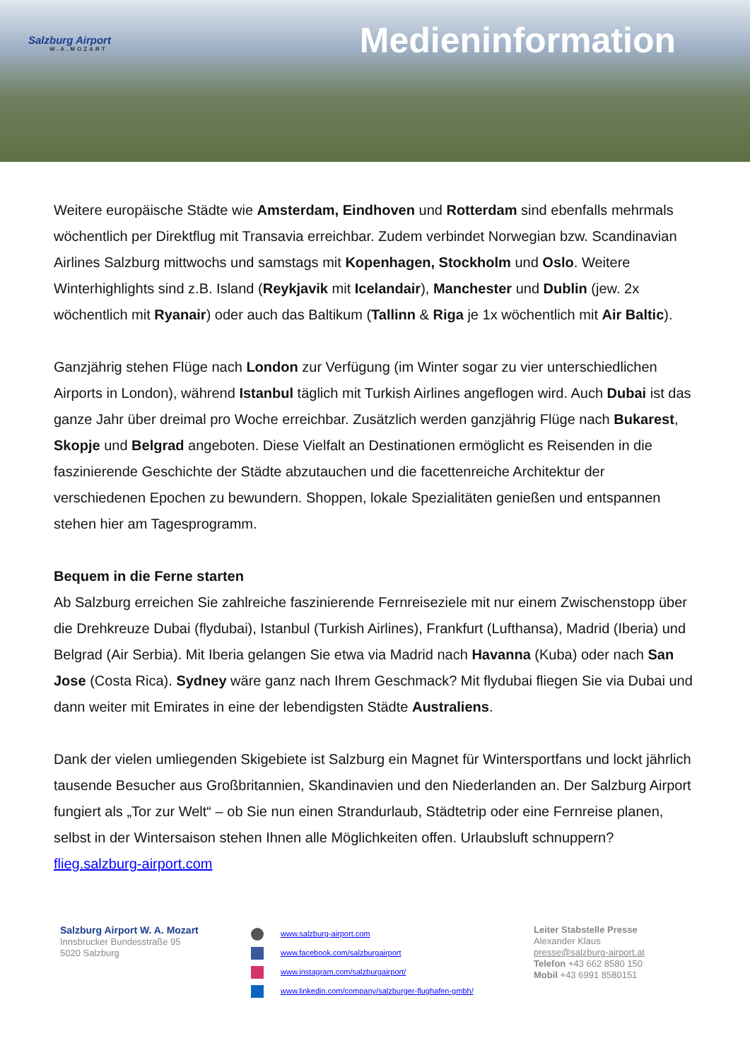Salzburg Airport
W.A.MOZART
Medieninformation
Weitere europäische Städte wie Amsterdam, Eindhoven und Rotterdam sind ebenfalls mehrmals wöchentlich per Direktflug mit Transavia erreichbar. Zudem verbindet Norwegian bzw. Scandinavian Airlines Salzburg mittwochs und samstags mit Kopenhagen, Stockholm und Oslo. Weitere Winterhighlights sind z.B. Island (Reykjavik mit Icelandair), Manchester und Dublin (jew. 2x wöchentlich mit Ryanair) oder auch das Baltikum (Tallinn & Riga je 1x wöchentlich mit Air Baltic).
Ganzjährig stehen Flüge nach London zur Verfügung (im Winter sogar zu vier unterschiedlichen Airports in London), während Istanbul täglich mit Turkish Airlines angeflogen wird. Auch Dubai ist das ganze Jahr über dreimal pro Woche erreichbar. Zusätzlich werden ganzjährig Flüge nach Bukarest, Skopje und Belgrad angeboten. Diese Vielfalt an Destinationen ermöglicht es Reisenden in die faszinierende Geschichte der Städte abzutauchen und die facettenreiche Architektur der verschiedenen Epochen zu bewundern. Shoppen, lokale Spezialitäten genießen und entspannen stehen hier am Tagesprogramm.
Bequem in die Ferne starten
Ab Salzburg erreichen Sie zahlreiche faszinierende Fernreiseziele mit nur einem Zwischenstopp über die Drehkreuze Dubai (flydubai), Istanbul (Turkish Airlines), Frankfurt (Lufthansa), Madrid (Iberia) und Belgrad (Air Serbia). Mit Iberia gelangen Sie etwa via Madrid nach Havanna (Kuba) oder nach San Jose (Costa Rica). Sydney wäre ganz nach Ihrem Geschmack? Mit flydubai fliegen Sie via Dubai und dann weiter mit Emirates in eine der lebendigsten Städte Australiens.
Dank der vielen umliegenden Skigebiete ist Salzburg ein Magnet für Wintersportfans und lockt jährlich tausende Besucher aus Großbritannien, Skandinavien und den Niederlanden an. Der Salzburg Airport fungiert als „Tor zur Welt“ – ob Sie nun einen Strandurlaub, Städtetrip oder eine Fernreise planen, selbst in der Wintersaison stehen Ihnen alle Möglichkeiten offen. Urlaubsluft schnuppern? flieg.salzburg-airport.com
Salzburg Airport W. A. Mozart
Innsbrucker Bundesstraße 95
5020 Salzburg
www.salzburg-airport.com
www.facebook.com/salzburgairport
www.instagram.com/salzburgairport/
www.linkedin.com/company/salzburger-flughafen-gmbh/
Leiter Stabstelle Presse
Alexander Klaus
presse@salzburg-airport.at
Telefon +43 662 8580 150
Mobil +43 6991 8580151